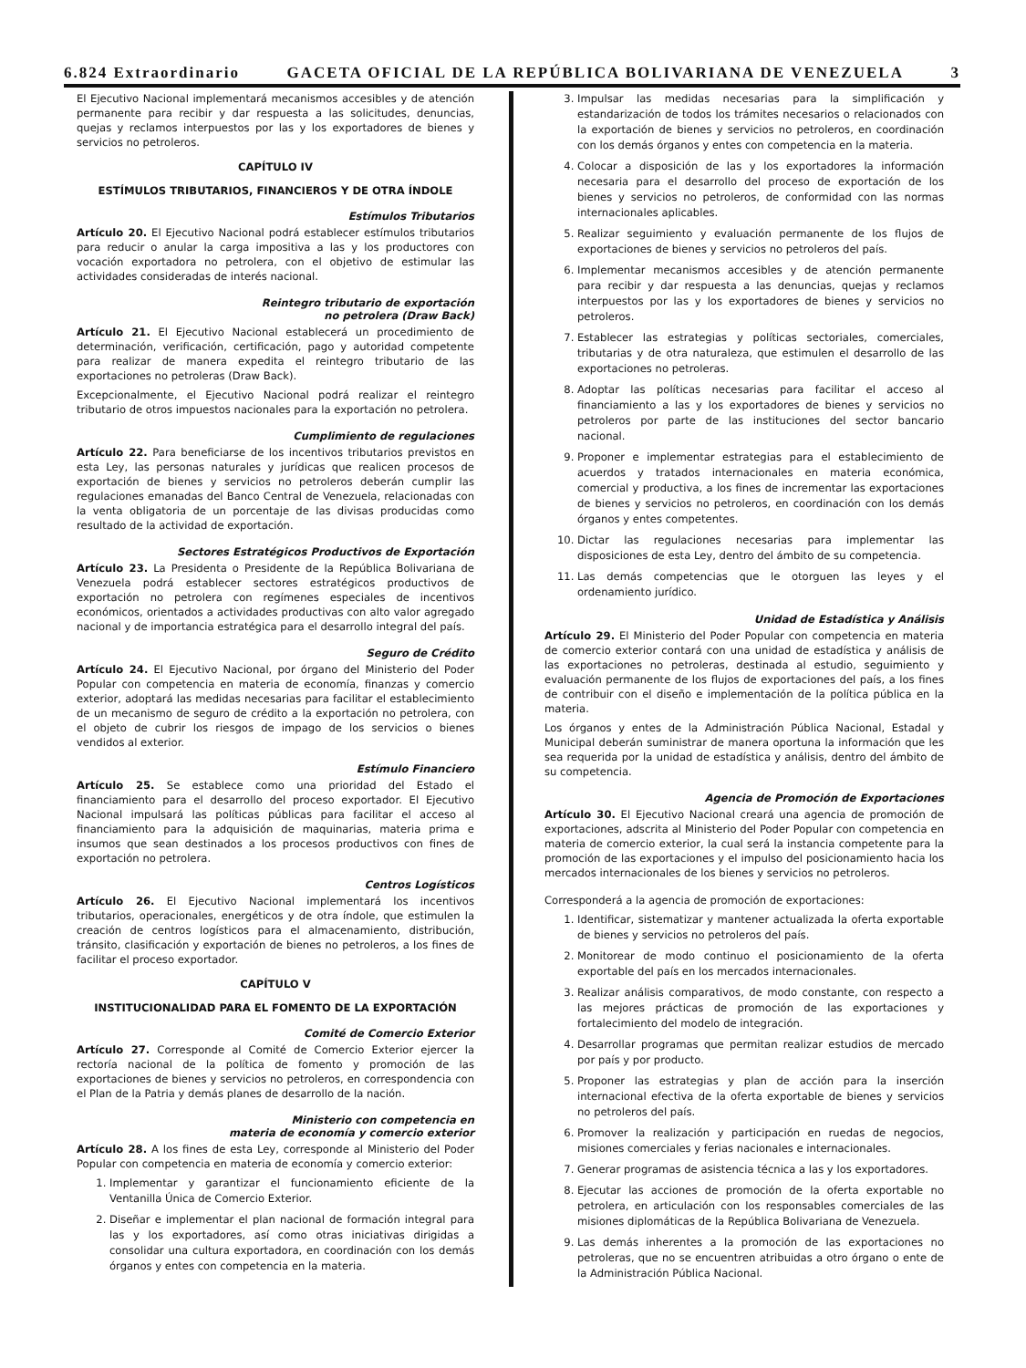6.824 Extraordinario GACETA OFICIAL DE LA REPÚBLICA BOLIVARIANA DE VENEZUELA 3
El Ejecutivo Nacional implementará mecanismos accesibles y de atención permanente para recibir y dar respuesta a las solicitudes, denuncias, quejas y reclamos interpuestos por las y los exportadores de bienes y servicios no petroleros.
CAPÍTULO IV
ESTÍMULOS TRIBUTARIOS, FINANCIEROS Y DE OTRA ÍNDOLE
Estímulos Tributarios
Artículo 20. El Ejecutivo Nacional podrá establecer estímulos tributarios para reducir o anular la carga impositiva a las y los productores con vocación exportadora no petrolera, con el objetivo de estimular las actividades consideradas de interés nacional.
Reintegro tributario de exportación
no petrolera (Draw Back)
Artículo 21. El Ejecutivo Nacional establecerá un procedimiento de determinación, verificación, certificación, pago y autoridad competente para realizar de manera expedita el reintegro tributario de las exportaciones no petroleras (Draw Back).
Excepcionalmente, el Ejecutivo Nacional podrá realizar el reintegro tributario de otros impuestos nacionales para la exportación no petrolera.
Cumplimiento de regulaciones
Artículo 22. Para beneficiarse de los incentivos tributarios previstos en esta Ley, las personas naturales y jurídicas que realicen procesos de exportación de bienes y servicios no petroleros deberán cumplir las regulaciones emanadas del Banco Central de Venezuela, relacionadas con la venta obligatoria de un porcentaje de las divisas producidas como resultado de la actividad de exportación.
Sectores Estratégicos Productivos de Exportación
Artículo 23. La Presidenta o Presidente de la República Bolivariana de Venezuela podrá establecer sectores estratégicos productivos de exportación no petrolera con regímenes especiales de incentivos económicos, orientados a actividades productivas con alto valor agregado nacional y de importancia estratégica para el desarrollo integral del país.
Seguro de Crédito
Artículo 24. El Ejecutivo Nacional, por órgano del Ministerio del Poder Popular con competencia en materia de economía, finanzas y comercio exterior, adoptará las medidas necesarias para facilitar el establecimiento de un mecanismo de seguro de crédito a la exportación no petrolera, con el objeto de cubrir los riesgos de impago de los servicios o bienes vendidos al exterior.
Estímulo Financiero
Artículo 25. Se establece como una prioridad del Estado el financiamiento para el desarrollo del proceso exportador. El Ejecutivo Nacional impulsará las políticas públicas para facilitar el acceso al financiamiento para la adquisición de maquinarias, materia prima e insumos que sean destinados a los procesos productivos con fines de exportación no petrolera.
Centros Logísticos
Artículo 26. El Ejecutivo Nacional implementará los incentivos tributarios, operacionales, energéticos y de otra índole, que estimulen la creación de centros logísticos para el almacenamiento, distribución, tránsito, clasificación y exportación de bienes no petroleros, a los fines de facilitar el proceso exportador.
CAPÍTULO V
INSTITUCIONALIDAD PARA EL FOMENTO DE LA EXPORTACIÓN
Comité de Comercio Exterior
Artículo 27. Corresponde al Comité de Comercio Exterior ejercer la rectoría nacional de la política de fomento y promoción de las exportaciones de bienes y servicios no petroleros, en correspondencia con el Plan de la Patria y demás planes de desarrollo de la nación.
Ministerio con competencia en
materia de economía y comercio exterior
Artículo 28. A los fines de esta Ley, corresponde al Ministerio del Poder Popular con competencia en materia de economía y comercio exterior:
1. Implementar y garantizar el funcionamiento eficiente de la Ventanilla Única de Comercio Exterior.
2. Diseñar e implementar el plan nacional de formación integral para las y los exportadores, así como otras iniciativas dirigidas a consolidar una cultura exportadora, en coordinación con los demás órganos y entes con competencia en la materia.
3. Impulsar las medidas necesarias para la simplificación y estandarización de todos los trámites necesarios o relacionados con la exportación de bienes y servicios no petroleros, en coordinación con los demás órganos y entes con competencia en la materia.
4. Colocar a disposición de las y los exportadores la información necesaria para el desarrollo del proceso de exportación de los bienes y servicios no petroleros, de conformidad con las normas internacionales aplicables.
5. Realizar seguimiento y evaluación permanente de los flujos de exportaciones de bienes y servicios no petroleros del país.
6. Implementar mecanismos accesibles y de atención permanente para recibir y dar respuesta a las denuncias, quejas y reclamos interpuestos por las y los exportadores de bienes y servicios no petroleros.
7. Establecer las estrategias y políticas sectoriales, comerciales, tributarias y de otra naturaleza, que estimulen el desarrollo de las exportaciones no petroleras.
8. Adoptar las políticas necesarias para facilitar el acceso al financiamiento a las y los exportadores de bienes y servicios no petroleros por parte de las instituciones del sector bancario nacional.
9. Proponer e implementar estrategias para el establecimiento de acuerdos y tratados internacionales en materia económica, comercial y productiva, a los fines de incrementar las exportaciones de bienes y servicios no petroleros, en coordinación con los demás órganos y entes competentes.
10. Dictar las regulaciones necesarias para implementar las disposiciones de esta Ley, dentro del ámbito de su competencia.
11. Las demás competencias que le otorguen las leyes y el ordenamiento jurídico.
Unidad de Estadística y Análisis
Artículo 29. El Ministerio del Poder Popular con competencia en materia de comercio exterior contará con una unidad de estadística y análisis de las exportaciones no petroleras, destinada al estudio, seguimiento y evaluación permanente de los flujos de exportaciones del país, a los fines de contribuir con el diseño e implementación de la política pública en la materia.
Los órganos y entes de la Administración Pública Nacional, Estadal y Municipal deberán suministrar de manera oportuna la información que les sea requerida por la unidad de estadística y análisis, dentro del ámbito de su competencia.
Agencia de Promoción de Exportaciones
Artículo 30. El Ejecutivo Nacional creará una agencia de promoción de exportaciones, adscrita al Ministerio del Poder Popular con competencia en materia de comercio exterior, la cual será la instancia competente para la promoción de las exportaciones y el impulso del posicionamiento hacia los mercados internacionales de los bienes y servicios no petroleros.
Corresponderá a la agencia de promoción de exportaciones:
1. Identificar, sistematizar y mantener actualizada la oferta exportable de bienes y servicios no petroleros del país.
2. Monitorear de modo continuo el posicionamiento de la oferta exportable del país en los mercados internacionales.
3. Realizar análisis comparativos, de modo constante, con respecto a las mejores prácticas de promoción de las exportaciones y fortalecimiento del modelo de integración.
4. Desarrollar programas que permitan realizar estudios de mercado por país y por producto.
5. Proponer las estrategias y plan de acción para la inserción internacional efectiva de la oferta exportable de bienes y servicios no petroleros del país.
6. Promover la realización y participación en ruedas de negocios, misiones comerciales y ferias nacionales e internacionales.
7. Generar programas de asistencia técnica a las y los exportadores.
8. Ejecutar las acciones de promoción de la oferta exportable no petrolera, en articulación con los responsables comerciales de las misiones diplomáticas de la República Bolivariana de Venezuela.
9. Las demás inherentes a la promoción de las exportaciones no petroleras, que no se encuentren atribuidas a otro órgano o ente de la Administración Pública Nacional.